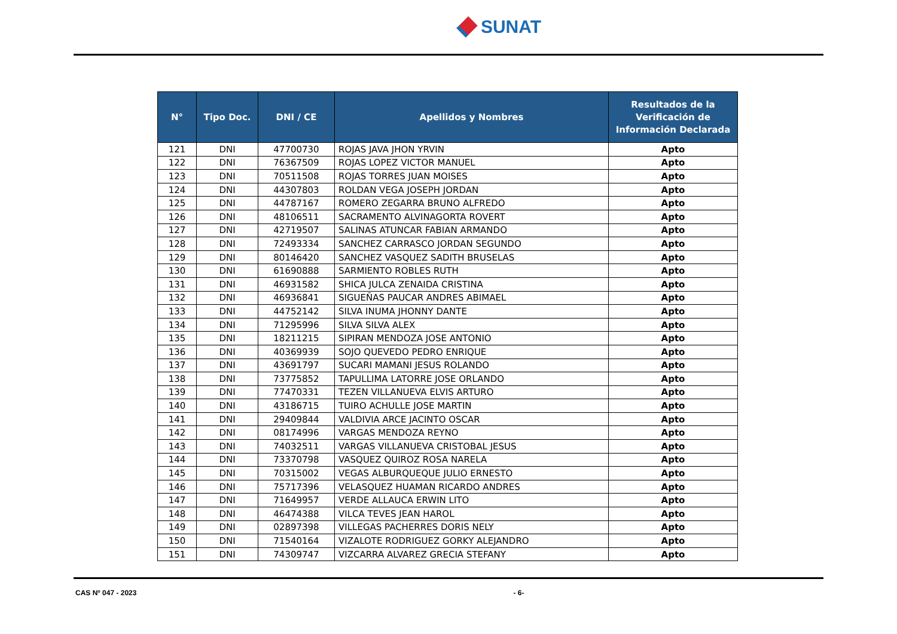SUNAT
| N° | Tipo Doc. | DNI / CE | Apellidos y Nombres | Resultados de la Verificación de Información Declarada |
| --- | --- | --- | --- | --- |
| 121 | DNI | 47700730 | ROJAS JAVA JHON YRVIN | Apto |
| 122 | DNI | 76367509 | ROJAS LOPEZ VICTOR MANUEL | Apto |
| 123 | DNI | 70511508 | ROJAS TORRES JUAN MOISES | Apto |
| 124 | DNI | 44307803 | ROLDAN VEGA JOSEPH JORDAN | Apto |
| 125 | DNI | 44787167 | ROMERO ZEGARRA BRUNO ALFREDO | Apto |
| 126 | DNI | 48106511 | SACRAMENTO ALVINAGORTA ROVERT | Apto |
| 127 | DNI | 42719507 | SALINAS ATUNCAR FABIAN ARMANDO | Apto |
| 128 | DNI | 72493334 | SANCHEZ CARRASCO JORDAN SEGUNDO | Apto |
| 129 | DNI | 80146420 | SANCHEZ VASQUEZ SADITH BRUSELAS | Apto |
| 130 | DNI | 61690888 | SARMIENTO ROBLES RUTH | Apto |
| 131 | DNI | 46931582 | SHICA JULCA ZENAIDA CRISTINA | Apto |
| 132 | DNI | 46936841 | SIGUEÑAS PAUCAR ANDRES ABIMAEL | Apto |
| 133 | DNI | 44752142 | SILVA INUMA JHONNY DANTE | Apto |
| 134 | DNI | 71295996 | SILVA SILVA ALEX | Apto |
| 135 | DNI | 18211215 | SIPIRAN MENDOZA JOSE ANTONIO | Apto |
| 136 | DNI | 40369939 | SOJO QUEVEDO PEDRO ENRIQUE | Apto |
| 137 | DNI | 43691797 | SUCARI MAMANI JESUS ROLANDO | Apto |
| 138 | DNI | 73775852 | TAPULLIMA LATORRE JOSE ORLANDO | Apto |
| 139 | DNI | 77470331 | TEZEN VILLANUEVA ELVIS ARTURO | Apto |
| 140 | DNI | 43186715 | TUIRO ACHULLE JOSE MARTIN | Apto |
| 141 | DNI | 29409844 | VALDIVIA ARCE JACINTO OSCAR | Apto |
| 142 | DNI | 08174996 | VARGAS MENDOZA REYNO | Apto |
| 143 | DNI | 74032511 | VARGAS VILLANUEVA CRISTOBAL JESUS | Apto |
| 144 | DNI | 73370798 | VASQUEZ QUIROZ ROSA NARELA | Apto |
| 145 | DNI | 70315002 | VEGAS ALBURQUEQUE JULIO ERNESTO | Apto |
| 146 | DNI | 75717396 | VELASQUEZ HUAMAN RICARDO ANDRES | Apto |
| 147 | DNI | 71649957 | VERDE ALLAUCA ERWIN LITO | Apto |
| 148 | DNI | 46474388 | VILCA TEVES JEAN HAROL | Apto |
| 149 | DNI | 02897398 | VILLEGAS PACHERRES DORIS NELY | Apto |
| 150 | DNI | 71540164 | VIZALOTE RODRIGUEZ GORKY ALEJANDRO | Apto |
| 151 | DNI | 74309747 | VIZCARRA ALVAREZ GRECIA STEFANY | Apto |
CAS Nº 047 - 2023 - 6-